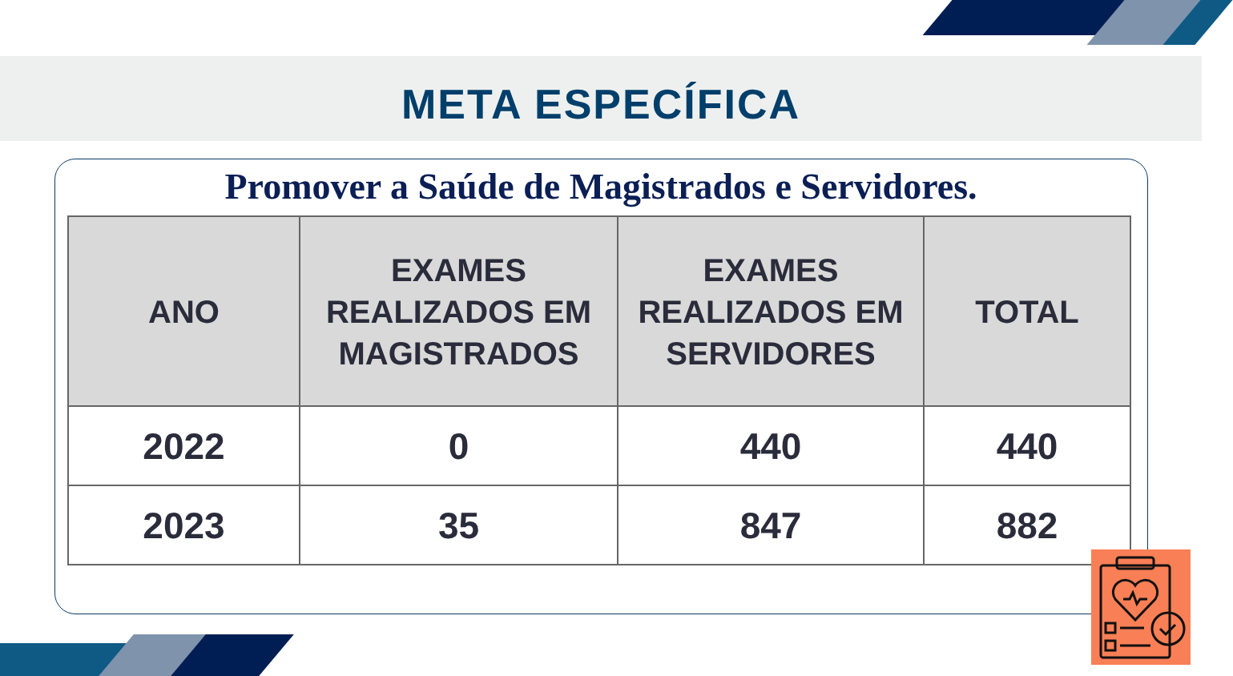META ESPECÍFICA
Promover a Saúde de Magistrados e Servidores.
| ANO | EXAMES REALIZADOS EM MAGISTRADOS | EXAMES REALIZADOS EM SERVIDORES | TOTAL |
| --- | --- | --- | --- |
| 2022 | 0 | 440 | 440 |
| 2023 | 35 | 847 | 882 |